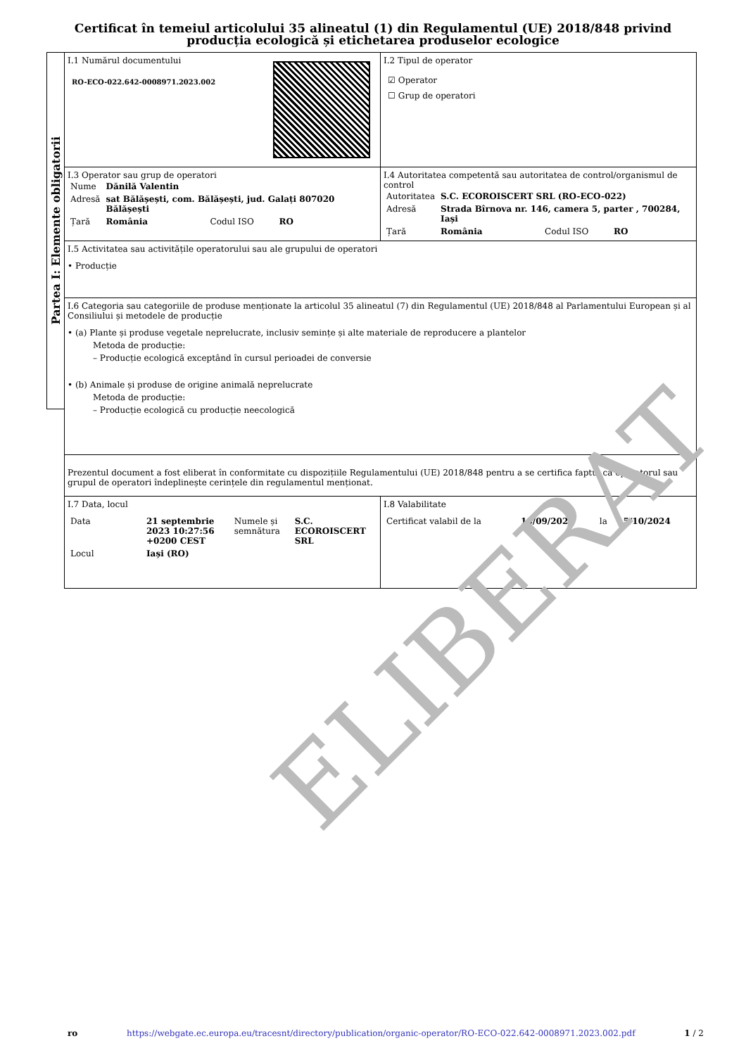Certificat în temeiul articolului 35 alineatul (1) din Regulamentul (UE) 2018/848 privind producția ecologică și etichetarea produselor ecologice
Partea I: Elemente obligatorii
I.1 Numărul documentului
RO-ECO-022.642-0008971.2023.002
I.2 Tipul de operator
☑ Operator
☐ Grup de operatori
I.3 Operator sau grup de operatori
| Nume | Dănilă Valentin | | |
| Adresă | sat Bălășești, com. Bălășești, jud. Galați 807020 Bălășești | | |
| Țară | România | Codul ISO | RO |
I.4 Autoritatea competentă sau autoritatea de control/organismul de control
| Autoritatea | S.C. ECOROISCERT SRL (RO-ECO-022) | | |
| Adresă | Strada Bîrnova nr. 146, camera 5, parter , 700284, Iași | | |
| Țară | România | Codul ISO | RO |
I.5 Activitatea sau activitățile operatorului sau ale grupului de operatori
• Producție
I.6 Categoria sau categoriile de produse menționate la articolul 35 alineatul (7) din Regulamentul (UE) 2018/848 al Parlamentului European și al Consiliului și metodele de producție
• (a) Plante și produse vegetale neprelucrate, inclusiv semințe și alte materiale de reproducere a plantelor
Metoda de producție:
– Producție ecologică exceptând în cursul perioadei de conversie
• (b) Animale și produse de origine animală neprelucrate
Metoda de producție:
– Producție ecologică cu producție neecologică
Prezentul document a fost eliberat în conformitate cu dispozițiile Regulamentului (UE) 2018/848 pentru a se certifica faptul că operatorul sau grupul de operatori îndeplinește cerințele din regulamentul menționat.
I.7 Data, locul
| Data | 21 septembrie 2023 10:27:56 +0200 CEST | Numele și semnătura | S.C. ECOROISCERT SRL |
| Locul | Iași (RO) | | |
I.8 Valabilitate
| Certificat valabil de la | 15/09/2023 | la | 15/10/2024 |
ELIBERAT
ro https://webgate.ec.europa.eu/tracesnt/directory/publication/organic-operator/RO-ECO-022.642-0008971.2023.002.pdf 1 / 2